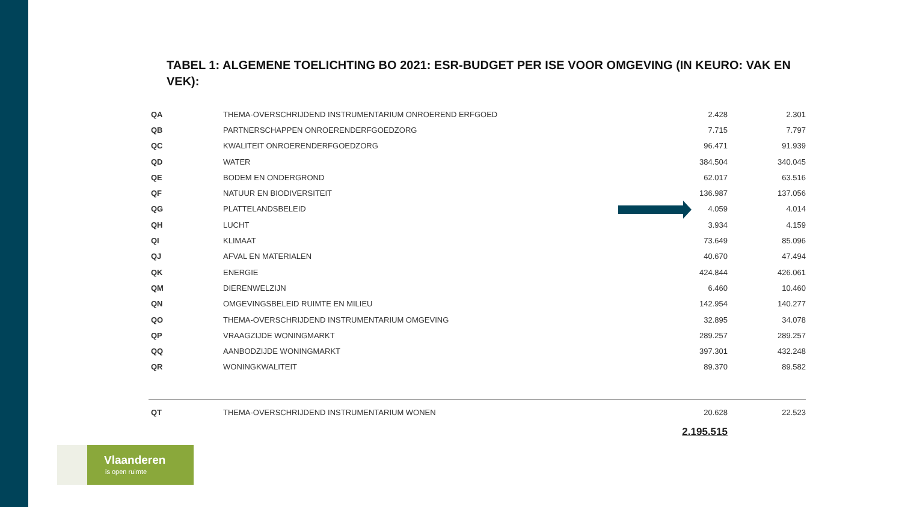TABEL 1: ALGEMENE TOELICHTING BO 2021: ESR-BUDGET PER ISE VOOR OMGEVING (IN KEURO: VAK EN VEK):
| QA | THEMA-OVERSCHRIJDEND INSTRUMENTARIUM ONROEREND ERFGOED | 2.428 | 2.301 |
| QB | PARTNERSCHAPPEN ONROERENDERFGOEDZORG | 7.715 | 7.797 |
| QC | KWALITEIT ONROERENDERFGOEDZORG | 96.471 | 91.939 |
| QD | WATER | 384.504 | 340.045 |
| QE | BODEM EN ONDERGROND | 62.017 | 63.516 |
| QF | NATUUR EN BIODIVERSITEIT | 136.987 | 137.056 |
| QG | PLATTELANDSBELEID | 4.059 | 4.014 |
| QH | LUCHT | 3.934 | 4.159 |
| QI | KLIMAAT | 73.649 | 85.096 |
| QJ | AFVAL EN MATERIALEN | 40.670 | 47.494 |
| QK | ENERGIE | 424.844 | 426.061 |
| QM | DIERENWELZIJN | 6.460 | 10.460 |
| QN | OMGEVINGSBELEID RUIMTE EN MILIEU | 142.954 | 140.277 |
| QO | THEMA-OVERSCHRIJDEND INSTRUMENTARIUM OMGEVING | 32.895 | 34.078 |
| QP | VRAAGZIJDE WONINGMARKT | 289.257 | 289.257 |
| QQ | AANBODZIJDE WONINGMARKT | 397.301 | 432.248 |
| QR | WONINGKWALITEIT | 89.370 | 89.582 |
| QT | THEMA-OVERSCHRIJDEND INSTRUMENTARIUM WONEN | 20.628 | 22.523 |
| | | 2.195.515 | |
Vlaanderen
is open ruimte